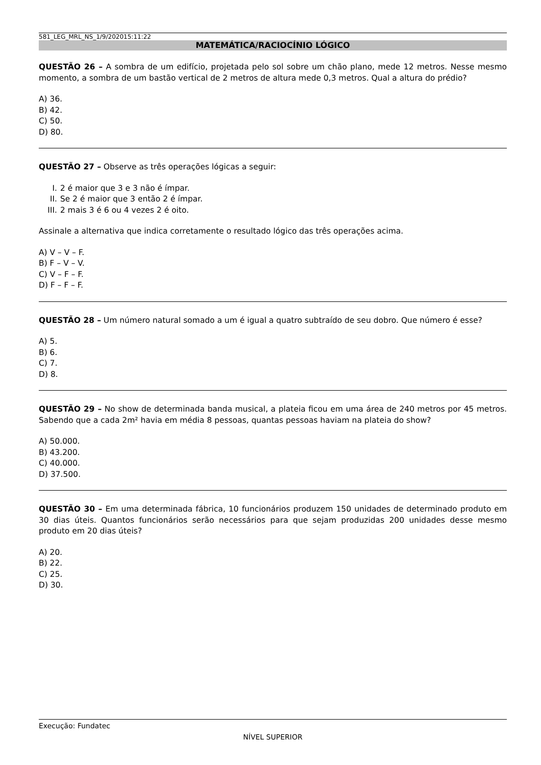581_LEG_MRL_NS_1/9/202015:11:22
MATEMÁTICA/RACIOCÍNIO LÓGICO
QUESTÃO 26 – A sombra de um edifício, projetada pelo sol sobre um chão plano, mede 12 metros. Nesse mesmo momento, a sombra de um bastão vertical de 2 metros de altura mede 0,3 metros. Qual a altura do prédio?
A) 36.
B) 42.
C) 50.
D) 80.
QUESTÃO 27 – Observe as três operações lógicas a seguir:
I. 2 é maior que 3 e 3 não é ímpar.
II. Se 2 é maior que 3 então 2 é ímpar.
III. 2 mais 3 é 6 ou 4 vezes 2 é oito.
Assinale a alternativa que indica corretamente o resultado lógico das três operações acima.
A) V – V – F.
B) F – V – V.
C) V – F – F.
D) F – F – F.
QUESTÃO 28 – Um número natural somado a um é igual a quatro subtraído de seu dobro. Que número é esse?
A) 5.
B) 6.
C) 7.
D) 8.
QUESTÃO 29 – No show de determinada banda musical, a plateia ficou em uma área de 240 metros por 45 metros. Sabendo que a cada 2m² havia em média 8 pessoas, quantas pessoas haviam na plateia do show?
A) 50.000.
B) 43.200.
C) 40.000.
D) 37.500.
QUESTÃO 30 – Em uma determinada fábrica, 10 funcionários produzem 150 unidades de determinado produto em 30 dias úteis. Quantos funcionários serão necessários para que sejam produzidas 200 unidades desse mesmo produto em 20 dias úteis?
A) 20.
B) 22.
C) 25.
D) 30.
Execução: Fundatec
NÍVEL SUPERIOR